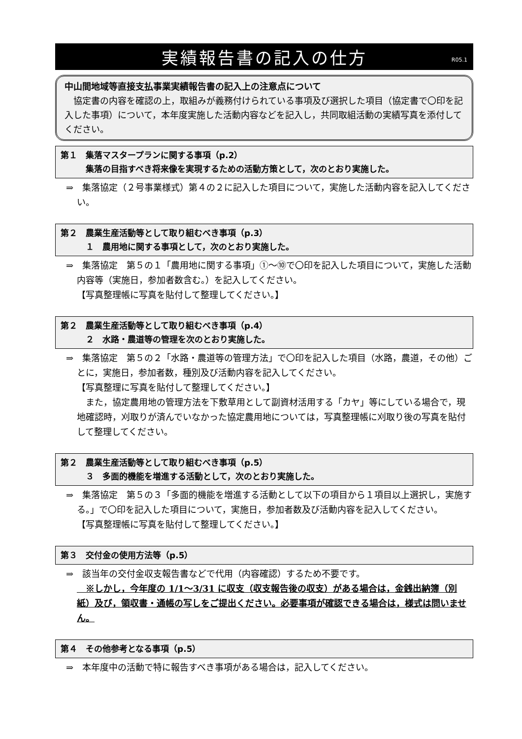実績報告書の記入の仕方 R05.1
中山間地域等直接支払事業実績報告書の記入上の注意点について
　協定書の内容を確認の上，取組みが義務付けられている事項及び選択した項目（協定書で〇印を記入した事項）について，本年度実施した活動内容などを記入し，共同取組活動の実績写真を添付してください。
第１　集落マスタープランに関する事項（p.2）
　　　集落の目指すべき将来像を実現するための活動方策として，次のとおり実施した。
⇒　集落協定（２号事業様式）第４の２に記入した項目について，実施した活動内容を記入してください。
第２　農業生産活動等として取り組むべき事項（p.3）
　　　１　農用地に関する事項として，次のとおり実施した。
⇒　集落協定　第５の１「農用地に関する事項」①～⑩で〇印を記入した項目について，実施した活動内容等（実施日，参加者数含む。）を記入してください。
【写真整理帳に写真を貼付して整理してください。】
第２　農業生産活動等として取り組むべき事項（p.4）
　　　２　水路・農道等の管理を次のとおり実施した。
⇒　集落協定　第５の２「水路・農道等の管理方法」で〇印を記入した項目（水路，農道，その他）ごとに，実施日，参加者数，種別及び活動内容を記入してください。
【写真整理に写真を貼付して整理してください。】
　また，協定農用地の管理方法を下敷草用として副資材活用する「カヤ」等にしている場合で，現地確認時，刈取りが済んでいなかった協定農用地については，写真整理帳に刈取り後の写真を貼付して整理してください。
第２　農業生産活動等として取り組むべき事項（p.5）
　　　３　多面的機能を増進する活動として，次のとおり実施した。
⇒　集落協定　第５の３「多面的機能を増進する活動として以下の項目から１項目以上選択し，実施する。」で〇印を記入した項目について，実施日，参加者数及び活動内容を記入してください。
【写真整理帳に写真を貼付して整理してください。】
第３　交付金の使用方法等（p.5）
⇒　該当年の交付金収支報告書などで代用（内容確認）するため不要です。
　※しかし，今年度の 1/1～3/31 に収支（収支報告後の収支）がある場合は，金銭出納簿（別紙）及び，領収書・通帳の写しをご提出ください。必要事項が確認できる場合は，様式は問いません。
第４　その他参考となる事項（p.5）
⇒　本年度中の活動で特に報告すべき事項がある場合は，記入してください。